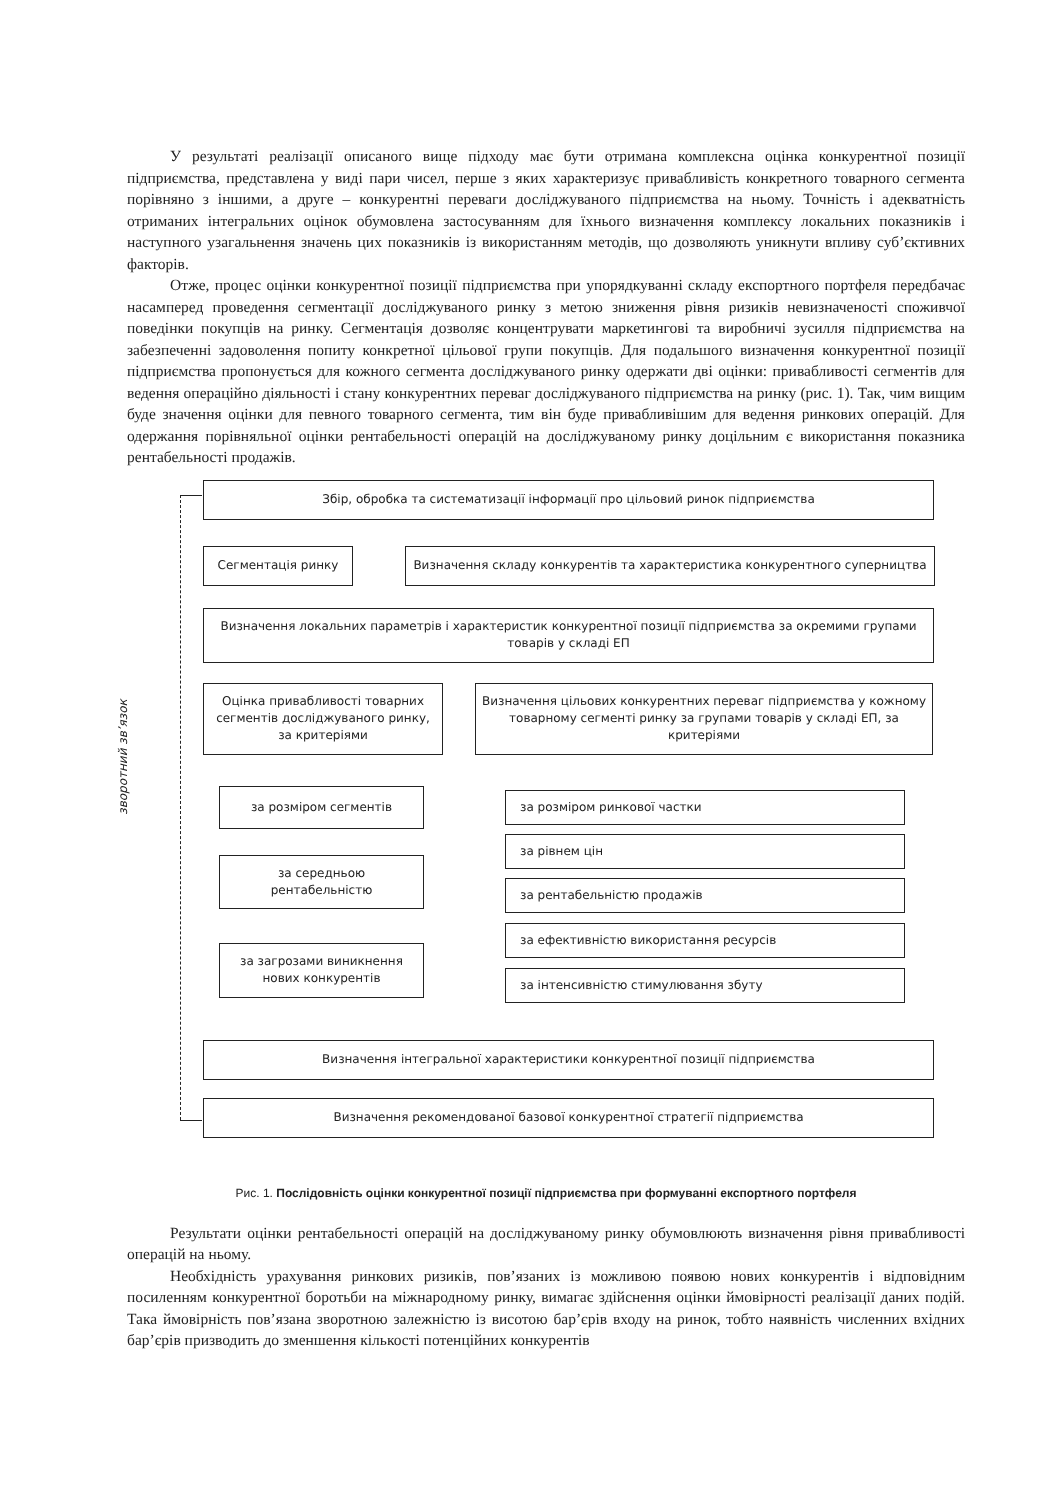У результаті реалізації описаного вище підходу має бути отримана комплексна оцінка конкурентної позиції підприємства, представлена у виді пари чисел, перше з яких характеризує привабливість конкретного товарного сегмента порівняно з іншими, а друге – конкурентні переваги досліджуваного підприємства на ньому. Точність і адекватність отриманих інтегральних оцінок обумовлена застосуванням для їхнього визначення комплексу локальних показників і наступного узагальнення значень цих показників із використанням методів, що дозволяють уникнути впливу суб’єктивних факторів.
Отже, процес оцінки конкурентної позиції підприємства при упорядкуванні складу експортного портфеля передбачає насамперед проведення сегментації досліджуваного ринку з метою зниження рівня ризиків невизначеності споживчої поведінки покупців на ринку. Сегментація дозволяє концентрувати маркетингові та виробничі зусилля підприємства на забезпеченні задоволення попиту конкретної цільової групи покупців. Для подальшого визначення конкурентної позиції підприємства пропонується для кожного сегмента досліджуваного ринку одержати дві оцінки: привабливості сегментів для ведення операційно діяльності і стану конкурентних переваг досліджуваного підприємства на ринку (рис. 1). Так, чим вищим буде значення оцінки для певного товарного сегмента, тим він буде привабливішим для ведення ринкових операцій. Для одержання порівняльної оцінки рентабельності операцій на досліджуваному ринку доцільним є використання показника рентабельності продажів.
зворотний зв’язок
Збір, обробка та систематизації інформації про цільовий ринок підприємства
Сегментація ринку Визначення складу конкурентів та характеристика конкурентного суперництва
Визначення локальних параметрів і характеристик конкурентної позиції підприємства за окремими групами товарів у складі ЕП
Оцінка привабливості товарних сегментів досліджуваного ринку, за критеріями
Визначення цільових конкурентних переваг підприємства у кожному товарному сегменті ринку за групами товарів у складі ЕП, за критеріями
за розміром сегментів
за середньою рентабельністю
за загрозами виникнення нових конкурентів
за розміром ринкової частки
за рівнем цін
за рентабельністю продажів
за ефективністю використання ресурсів
за інтенсивністю стимулювання збуту
Визначення інтегральної характеристики конкурентної позиції підприємства
Визначення рекомендованої базової конкурентної стратегії підприємства
Рис. 1. Послідовність оцінки конкурентної позиції підприємства при формуванні експортного портфеля
Результати оцінки рентабельності операцій на досліджуваному ринку обумовлюють визначення рівня привабливості операцій на ньому.
Необхідність урахування ринкових ризиків, пов’язаних із можливою появою нових конкурентів і відповідним посиленням конкурентної боротьби на міжнародному ринку, вимагає здійснення оцінки ймовірності реалізації даних подій. Така ймовірність пов’язана зворотною залежністю із висотою бар’єрів входу на ринок, тобто наявність численних вхідних бар’єрів призводить до зменшення кількості потенційних конкурентів